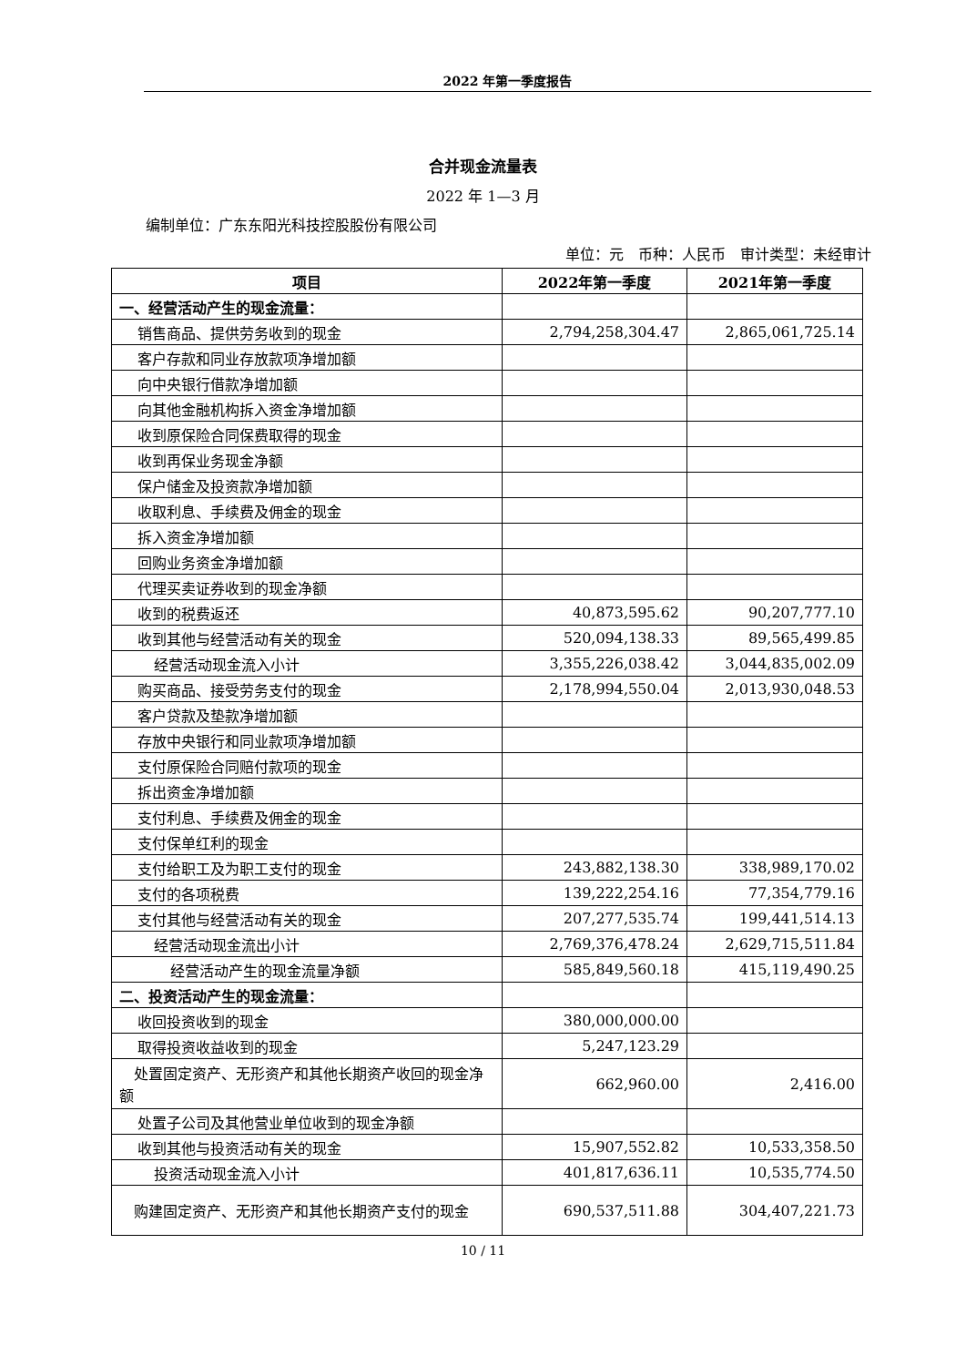2022 年第一季度报告
合并现金流量表
2022 年 1—3 月
编制单位：广东东阳光科技控股股份有限公司
单位：元　币种：人民币　审计类型：未经审计
| 项目 | 2022年第一季度 | 2021年第一季度 |
| --- | --- | --- |
| 一、经营活动产生的现金流量： | | |
| 销售商品、提供劳务收到的现金 | 2,794,258,304.47 | 2,865,061,725.14 |
| 客户存款和同业存放款项净增加额 | | |
| 向中央银行借款净增加额 | | |
| 向其他金融机构拆入资金净增加额 | | |
| 收到原保险合同保费取得的现金 | | |
| 收到再保业务现金净额 | | |
| 保户储金及投资款净增加额 | | |
| 收取利息、手续费及佣金的现金 | | |
| 拆入资金净增加额 | | |
| 回购业务资金净增加额 | | |
| 代理买卖证券收到的现金净额 | | |
| 收到的税费返还 | 40,873,595.62 | 90,207,777.10 |
| 收到其他与经营活动有关的现金 | 520,094,138.33 | 89,565,499.85 |
| 经营活动现金流入小计 | 3,355,226,038.42 | 3,044,835,002.09 |
| 购买商品、接受劳务支付的现金 | 2,178,994,550.04 | 2,013,930,048.53 |
| 客户贷款及垫款净增加额 | | |
| 存放中央银行和同业款项净增加额 | | |
| 支付原保险合同赔付款项的现金 | | |
| 拆出资金净增加额 | | |
| 支付利息、手续费及佣金的现金 | | |
| 支付保单红利的现金 | | |
| 支付给职工及为职工支付的现金 | 243,882,138.30 | 338,989,170.02 |
| 支付的各项税费 | 139,222,254.16 | 77,354,779.16 |
| 支付其他与经营活动有关的现金 | 207,277,535.74 | 199,441,514.13 |
| 经营活动现金流出小计 | 2,769,376,478.24 | 2,629,715,511.84 |
| 经营活动产生的现金流量净额 | 585,849,560.18 | 415,119,490.25 |
| 二、投资活动产生的现金流量： | | |
| 收回投资收到的现金 | 380,000,000.00 | |
| 取得投资收益收到的现金 | 5,247,123.29 | |
| 处置固定资产、无形资产和其他长期资产收回的现金净额 | 662,960.00 | 2,416.00 |
| 处置子公司及其他营业单位收到的现金净额 | | |
| 收到其他与投资活动有关的现金 | 15,907,552.82 | 10,533,358.50 |
| 投资活动现金流入小计 | 401,817,636.11 | 10,535,774.50 |
| 购建固定资产、无形资产和其他长期资产支付的现金 | 690,537,511.88 | 304,407,221.73 |
10 / 11